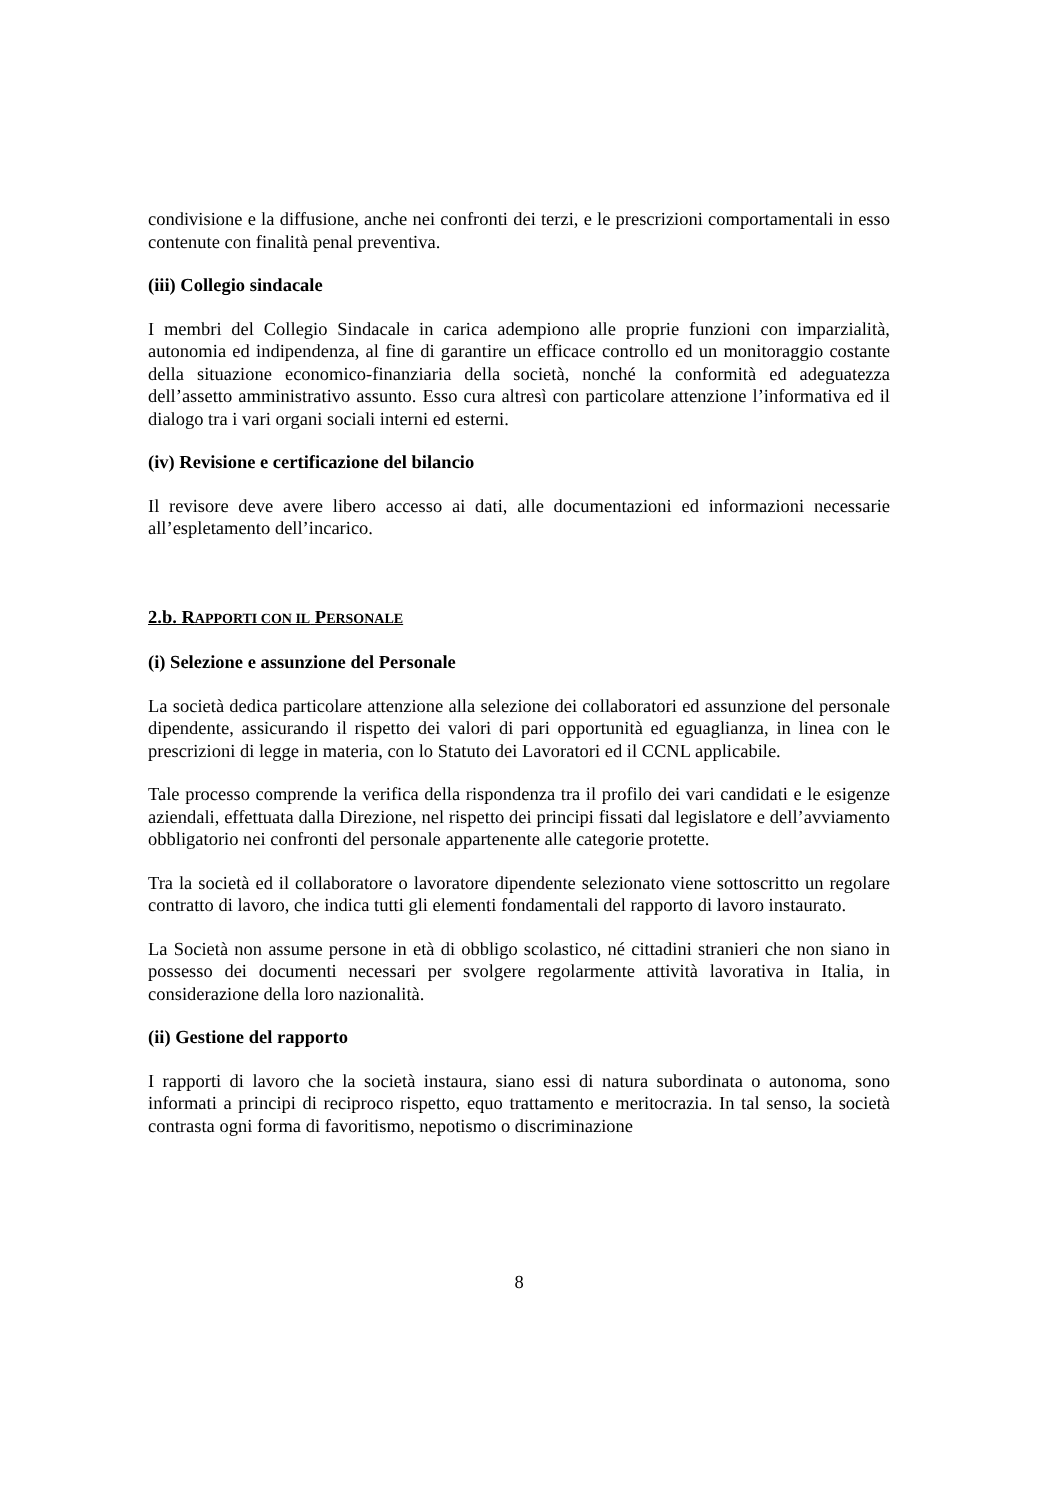condivisione e la diffusione, anche nei confronti dei terzi, e le prescrizioni comportamentali in esso contenute con finalità penal preventiva.
(iii) Collegio sindacale
I membri del Collegio Sindacale in carica adempiono alle proprie funzioni con imparzialità, autonomia ed indipendenza, al fine di garantire un efficace controllo ed un monitoraggio costante della situazione economico-finanziaria della società, nonché la conformità ed adeguatezza dell’assetto amministrativo assunto. Esso cura altresì con particolare attenzione l’informativa ed il dialogo tra i vari organi sociali interni ed esterni.
(iv) Revisione e certificazione del bilancio
Il revisore deve avere libero accesso ai dati, alle documentazioni ed informazioni necessarie all’espletamento dell’incarico.
2.b. RAPPORTI CON IL PERSONALE
(i) Selezione e assunzione del Personale
La società dedica particolare attenzione alla selezione dei collaboratori ed assunzione del personale dipendente, assicurando il rispetto dei valori di pari opportunità ed eguaglianza, in linea con le prescrizioni di legge in materia, con lo Statuto dei Lavoratori ed il CCNL applicabile.
Tale processo comprende la verifica della rispondenza tra il profilo dei vari candidati e le esigenze aziendali, effettuata dalla Direzione, nel rispetto dei principi fissati dal legislatore e dell’avviamento obbligatorio nei confronti del personale appartenente alle categorie protette.
Tra la società ed il collaboratore o lavoratore dipendente selezionato viene sottoscritto un regolare contratto di lavoro, che indica tutti gli elementi fondamentali del rapporto di lavoro instaurato.
La Società non assume persone in età di obbligo scolastico, né cittadini stranieri che non siano in possesso dei documenti necessari per svolgere regolarmente attività lavorativa in Italia, in considerazione della loro nazionalità.
(ii) Gestione del rapporto
I rapporti di lavoro che la società instaura, siano essi di natura subordinata o autonoma, sono informati a principi di reciproco rispetto, equo trattamento e meritocrazia. In tal senso, la società contrasta ogni forma di favoritismo, nepotismo o discriminazione
8